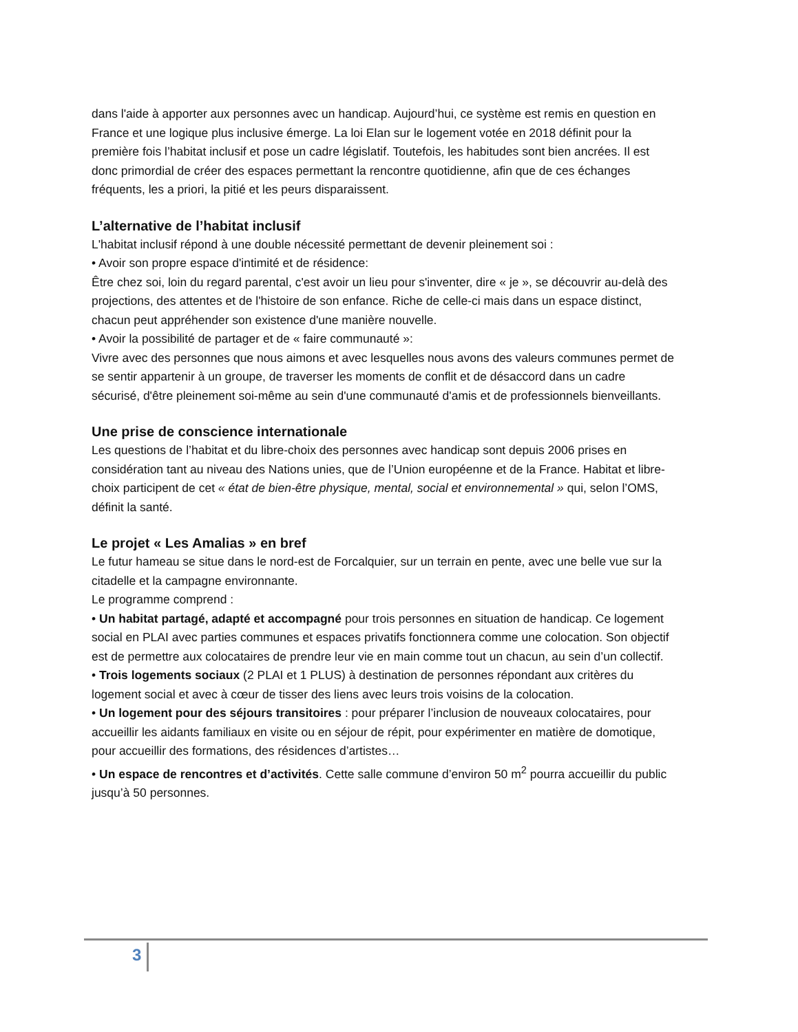dans l'aide à apporter aux personnes avec un handicap. Aujourd’hui, ce système est remis en question en France et une logique plus inclusive émerge. La loi Elan sur le logement votée en 2018 définit pour la première fois l’habitat inclusif et pose un cadre législatif. Toutefois, les habitudes sont bien ancrées. Il est donc primordial de créer des espaces permettant la rencontre quotidienne, afin que de ces échanges fréquents, les a priori, la pitié et les peurs disparaissent.
L’alternative de l’habitat inclusif
L'habitat inclusif répond à une double nécessité permettant de devenir pleinement soi :
• Avoir son propre espace d'intimité et de résidence:
Être chez soi, loin du regard parental, c'est avoir un lieu pour s'inventer, dire « je », se découvrir au-delà des projections, des attentes et de l'histoire de son enfance. Riche de celle-ci mais dans un espace distinct, chacun peut appréhender son existence d'une manière nouvelle.
• Avoir la possibilité de partager et de « faire communauté »:
Vivre avec des personnes que nous aimons et avec lesquelles nous avons des valeurs communes permet de se sentir appartenir à un groupe, de traverser les moments de conflit et de désaccord dans un cadre sécurisé, d'être pleinement soi-même au sein d'une communauté d'amis et de professionnels bienveillants.
Une prise de conscience internationale
Les questions de l’habitat et du libre-choix des personnes avec handicap sont depuis 2006 prises en considération tant au niveau des Nations unies, que de l’Union européenne et de la France. Habitat et libre-choix participent de cet « état de bien-être physique, mental, social et environnemental » qui, selon l’OMS, définit la santé.
Le projet « Les Amalias » en bref
Le futur hameau se situe dans le nord-est de Forcalquier, sur un terrain en pente, avec une belle vue sur la citadelle et la campagne environnante.
Le programme comprend :
• Un habitat partagé, adapté et accompagné pour trois personnes en situation de handicap. Ce logement social en PLAI avec parties communes et espaces privatifs fonctionnera comme une colocation. Son objectif est de permettre aux colocataires de prendre leur vie en main comme tout un chacun, au sein d’un collectif.
• Trois logements sociaux (2 PLAI et 1 PLUS) à destination de personnes répondant aux critères du logement social et avec à cœur de tisser des liens avec leurs trois voisins de la colocation.
• Un logement pour des séjours transitoires : pour préparer l’inclusion de nouveaux colocataires, pour accueillir les aidants familiaux en visite ou en séjour de répit, pour expérimenter en matière de domotique, pour accueillir des formations, des résidences d’artistes…
• Un espace de rencontres et d’activités. Cette salle commune d’environ 50 m<sup>2</sup> pourra accueillir du public jusqu’à 50 personnes.
3